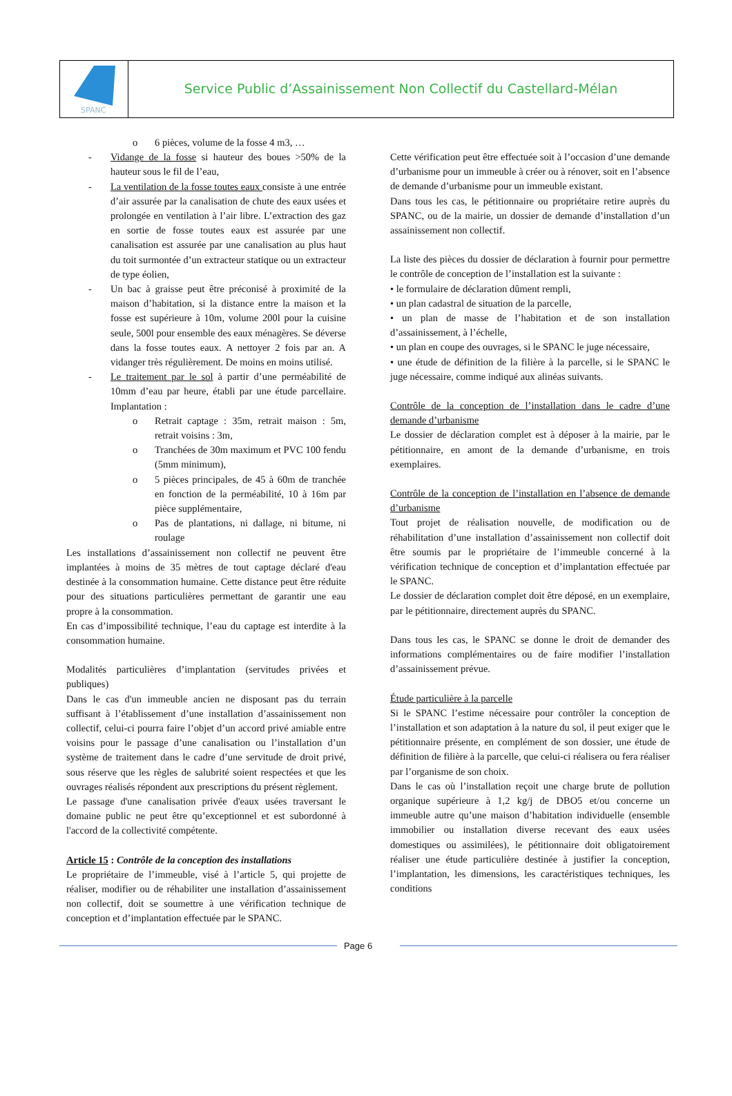SPANC
Service Public d’Assainissement Non Collectif du Castellard-Mélan
o 6 pièces, volume de la fosse 4 m3, …
- Vidange de la fosse si hauteur des boues >50% de la hauteur sous le fil de l’eau,
- La ventilation de la fosse toutes eaux consiste à une entrée d’air assurée par la canalisation de chute des eaux usées et prolongée en ventilation à l’air libre. L’extraction des gaz en sortie de fosse toutes eaux est assurée par une canalisation est assurée par une canalisation au plus haut du toit surmontée d’un extracteur statique ou un extracteur de type éolien,
- Un bac à graisse peut être préconisé à proximité de la maison d’habitation, si la distance entre la maison et la fosse est supérieure à 10m, volume 200l pour la cuisine seule, 500l pour ensemble des eaux ménagères. Se déverse dans la fosse toutes eaux. A nettoyer 2 fois par an. A vidanger très régulièrement. De moins en moins utilisé.
- Le traitement par le sol à partir d’une perméabilité de 10mm d’eau par heure, établi par une étude parcellaire. Implantation :
o Retrait captage : 35m, retrait maison : 5m, retrait voisins : 3m,
o Tranchées de 30m maximum et PVC 100 fendu (5mm minimum),
o 5 pièces principales, de 45 à 60m de tranchée en fonction de la perméabilité, 10 à 16m par pièce supplémentaire,
o Pas de plantations, ni dallage, ni bitume, ni roulage
Les installations d’assainissement non collectif ne peuvent être implantées à moins de 35 mètres de tout captage déclaré d'eau destinée à la consommation humaine. Cette distance peut être réduite pour des situations particulières permettant de garantir une eau propre à la consommation.
En cas d’impossibilité technique, l’eau du captage est interdite à la consommation humaine.
Modalités particulières d’implantation (servitudes privées et publiques)
Dans le cas d'un immeuble ancien ne disposant pas du terrain suffisant à l’établissement d’une installation d’assainissement non collectif, celui-ci pourra faire l’objet d’un accord privé amiable entre voisins pour le passage d’une canalisation ou l’installation d’un système de traitement dans le cadre d’une servitude de droit privé, sous réserve que les règles de salubrité soient respectées et que les ouvrages réalisés répondent aux prescriptions du présent règlement.
Le passage d'une canalisation privée d'eaux usées traversant le domaine public ne peut être qu’exceptionnel et est subordonné à l'accord de la collectivité compétente.
Article 15 : Contrôle de la conception des installations
Le propriétaire de l’immeuble, visé à l’article 5, qui projette de réaliser, modifier ou de réhabiliter une installation d’assainissement non collectif, doit se soumettre à une vérification technique de conception et d’implantation effectuée par le SPANC.
Cette vérification peut être effectuée soit à l’occasion d’une demande d’urbanisme pour un immeuble à créer ou à rénover, soit en l’absence de demande d’urbanisme pour un immeuble existant.
Dans tous les cas, le pétitionnaire ou propriétaire retire auprès du SPANC, ou de la mairie, un dossier de demande d’installation d’un assainissement non collectif.
La liste des pièces du dossier de déclaration à fournir pour permettre le contrôle de conception de l’installation est la suivante :
• le formulaire de déclaration dûment rempli,
• un plan cadastral de situation de la parcelle,
• un plan de masse de l’habitation et de son installation d’assainissement, à l’échelle,
• un plan en coupe des ouvrages, si le SPANC le juge nécessaire,
• une étude de définition de la filière à la parcelle, si le SPANC le juge nécessaire, comme indiqué aux alinéas suivants.
Contrôle de la conception de l’installation dans le cadre d’une demande d’urbanisme
Le dossier de déclaration complet est à déposer à la mairie, par le pétitionnaire, en amont de la demande d’urbanisme, en trois exemplaires.
Contrôle de la conception de l’installation en l’absence de demande d’urbanisme
Tout projet de réalisation nouvelle, de modification ou de réhabilitation d’une installation d’assainissement non collectif doit être soumis par le propriétaire de l’immeuble concerné à la vérification technique de conception et d’implantation effectuée par le SPANC.
Le dossier de déclaration complet doit être déposé, en un exemplaire, par le pétitionnaire, directement auprès du SPANC.
Dans tous les cas, le SPANC se donne le droit de demander des informations complémentaires ou de faire modifier l’installation d’assainissement prévue.
Étude particulière à la parcelle
Si le SPANC l’estime nécessaire pour contrôler la conception de l’installation et son adaptation à la nature du sol, il peut exiger que le pétitionnaire présente, en complément de son dossier, une étude de définition de filière à la parcelle, que celui-ci réalisera ou fera réaliser par l’organisme de son choix.
Dans le cas où l’installation reçoit une charge brute de pollution organique supérieure à 1,2 kg/j de DBO5 et/ou concerne un immeuble autre qu’une maison d’habitation individuelle (ensemble immobilier ou installation diverse recevant des eaux usées domestiques ou assimilées), le pétitionnaire doit obligatoirement réaliser une étude particulière destinée à justifier la conception, l’implantation, les dimensions, les caractéristiques techniques, les conditions
Page 6